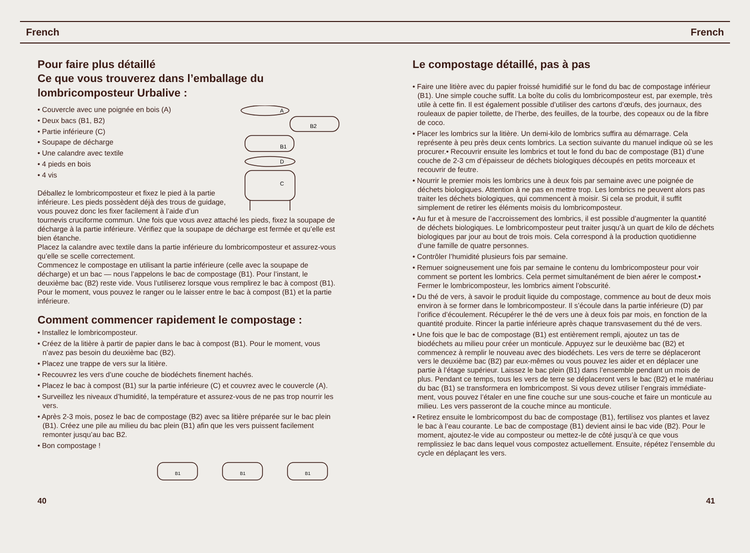French French
Pour faire plus détaillé
Ce que vous trouverez dans l’emballage du lombricomposteur Urbalive :
A
B2
B1
D
C
• Couvercle avec une poignée en bois (A)
• Deux bacs (B1, B2)
• Partie inférieure (C)
• Soupape de décharge
• Une calandre avec textile
• 4 pieds en bois
• 4 vis
Déballez le lombricomposteur et fixez le pied à la partie inférieure. Les pieds possèdent déjà des trous de guidage, vous pouvez donc les fixer facilement à l’aide d’un tournevis cruciforme commun. Une fois que vous avez attaché les pieds, fixez la soupape de décharge à la partie inférieure. Vérifiez que la soupape de décharge est fermée et qu’elle est bien étanche.
Placez la calandre avec textile dans la partie inférieure du lombricomposteur et assurez-vous qu’elle se scelle correctement.
Commencez le compostage en utilisant la partie inférieure (celle avec la soupape de décharge) et un bac — nous l’appelons le bac de compostage (B1). Pour l’instant, le deuxième bac (B2) reste vide. Vous l’utiliserez lorsque vous remplirez le bac à compost (B1).
Pour le moment, vous pouvez le ranger ou le laisser entre le bac à compost (B1) et la partie inférieure.
Comment commencer rapidement le compostage :
• Installez le lombricomposteur.
• Créez de la litière à partir de papier dans le bac à compost (B1). Pour le moment, vous n’avez pas besoin du deuxième bac (B2).
• Placez une trappe de vers sur la litière.
• Recouvrez les vers d’une couche de biodéchets finement hachés.
• Placez le bac à compost (B1) sur la partie inférieure (C) et couvrez avec le couvercle (A).
• Surveillez les niveaux d’humidité, la température et assurez-vous de ne pas trop nourrir les vers.
• Après 2-3 mois, posez le bac de compostage (B2) avec sa litière préparée sur le bac plein (B1). Créez une pile au milieu du bac plein (B1) afin que les vers puissent facilement remonter jusqu’au bac B2.
• Bon compostage !
B1
B1
B1
40
Le compostage détaillé, pas à pas
• Faire une litière avec du papier froissé humidifié sur le fond du bac de compostage inférieur (B1). Une simple couche suffit. La boîte du colis du lombricomposteur est, par exemple, très utile à cette fin. Il est également possible d’utiliser des cartons d’œufs, des journaux, des rouleaux de papier toilette, de l’herbe, des feuilles, de la tourbe, des copeaux ou de la fibre de coco.
• Placer les lombrics sur la litière. Un demi-kilo de lombrics suffira au démarrage. Cela représente à peu près deux cents lombrics. La section suivante du manuel indique où se les procurer.• Recouvrir ensuite les lombrics et tout le fond du bac de compostage (B1) d’une couche de 2-3 cm d’épaisseur de déchets biologiques découpés en petits morceaux et recouvrir de feutre.
• Nourrir le premier mois les lombrics une à deux fois par semaine avec une poignée de déchets biologiques. Attention à ne pas en mettre trop. Les lombrics ne peuvent alors pas traiter les déchets biologiques, qui commencent à moisir. Si cela se produit, il suffit simplement de retirer les éléments moisis du lombricomposteur.
• Au fur et à mesure de l’accroissement des lombrics, il est possible d’augmenter la quantité de déchets biologiques. Le lombricomposteur peut traiter jusqu’à un quart de kilo de déchets biologiques par jour au bout de trois mois. Cela correspond à la production quotidienne d’une famille de quatre personnes.
• Contrôler l’humidité plusieurs fois par semaine.
• Remuer soigneusement une fois par semaine le contenu du lombricomposteur pour voir comment se portent les lombrics. Cela permet simultanément de bien aérer le compost.• Fermer le lombricomposteur, les lombrics aiment l’obscurité.
• Du thé de vers, à savoir le produit liquide du compostage, commence au bout de deux mois environ à se former dans le lombricomposteur. Il s’écoule dans la partie inférieure (D) par l’orifice d’écoulement. Récupérer le thé de vers une à deux fois par mois, en fonction de la quantité produite. Rincer la partie inférieure après chaque transvasement du thé de vers.
• Une fois que le bac de compostage (B1) est entièrement rempli, ajoutez un tas de biodéchets au milieu pour créer un monticule. Appuyez sur le deuxième bac (B2) et commencez à remplir le nouveau avec des biodéchets. Les vers de terre se déplaceront vers le deuxième bac (B2) par eux-mêmes ou vous pouvez les aider et en déplacer une partie à l’étage supérieur. Laissez le bac plein (B1) dans l’ensemble pendant un mois de plus. Pendant ce temps, tous les vers de terre se déplaceront vers le bac (B2) et le matériau du bac (B1) se transformera en lombricompost. Si vous devez utiliser l’engrais immédiate-ment, vous pouvez l’étaler en une fine couche sur une sous-couche et faire un monticule au milieu. Les vers passeront de la couche mince au monticule.
• Retirez ensuite le lombricompost du bac de compostage (B1), fertilisez vos plantes et lavez le bac à l’eau courante. Le bac de compostage (B1) devient ainsi le bac vide (B2). Pour le moment, ajoutez-le vide au composteur ou mettez-le de côté jusqu’à ce que vous remplissiez le bac dans lequel vous compostez actuellement. Ensuite, répétez l’ensemble du cycle en déplaçant les vers.
41